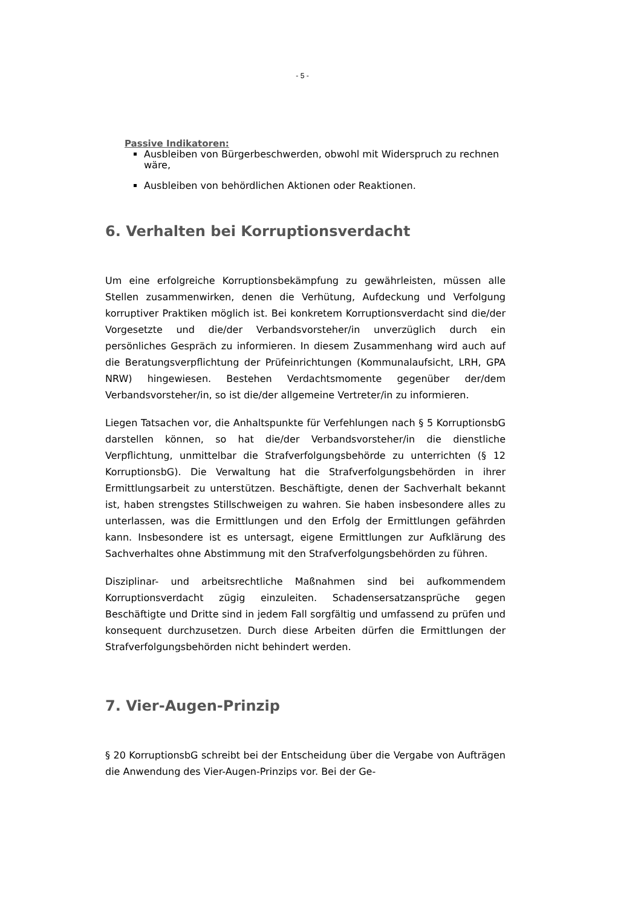- 5 -
Passive Indikatoren:
Ausbleiben von Bürgerbeschwerden, obwohl mit Widerspruch zu rechnen wäre,
Ausbleiben von behördlichen Aktionen oder Reaktionen.
6. Verhalten bei Korruptionsverdacht
Um eine erfolgreiche Korruptionsbekämpfung zu gewährleisten, müssen alle Stellen zusammenwirken, denen die Verhütung, Aufdeckung und Verfolgung korruptiver Praktiken möglich ist. Bei konkretem Korruptionsverdacht sind die/der Vorgesetzte und die/der Verbandsvorsteher/in unverzüglich durch ein persönliches Gespräch zu informieren. In diesem Zusammenhang wird auch auf die Beratungsverpflichtung der Prüfeinrichtungen (Kommunalaufsicht, LRH, GPA NRW) hingewiesen. Bestehen Verdachtsmomente gegenüber der/dem Verbandsvorsteher/in, so ist die/der allgemeine Vertreter/in zu informieren.
Liegen Tatsachen vor, die Anhaltspunkte für Verfehlungen nach § 5 KorruptionsbG darstellen können, so hat die/der Verbandsvorsteher/in die dienstliche Verpflichtung, unmittelbar die Strafverfolgungsbehörde zu unterrichten (§ 12 KorruptionsbG). Die Verwaltung hat die Strafverfolgungsbehörden in ihrer Ermittlungsarbeit zu unterstützen. Beschäftigte, denen der Sachverhalt bekannt ist, haben strengstes Stillschweigen zu wahren. Sie haben insbesondere alles zu unterlassen, was die Ermittlungen und den Erfolg der Ermittlungen gefährden kann. Insbesondere ist es untersagt, eigene Ermittlungen zur Aufklärung des Sachverhaltes ohne Abstimmung mit den Strafverfolgungsbehörden zu führen.
Disziplinar- und arbeitsrechtliche Maßnahmen sind bei aufkommendem Korruptionsverdacht zügig einzuleiten. Schadensersatzansprüche gegen Beschäftigte und Dritte sind in jedem Fall sorgfältig und umfassend zu prüfen und konsequent durchzusetzen. Durch diese Arbeiten dürfen die Ermittlungen der Strafverfolgungsbehörden nicht behindert werden.
7. Vier-Augen-Prinzip
§ 20 KorruptionsbG schreibt bei der Entscheidung über die Vergabe von Aufträgen die Anwendung des Vier-Augen-Prinzips vor. Bei der Ge-